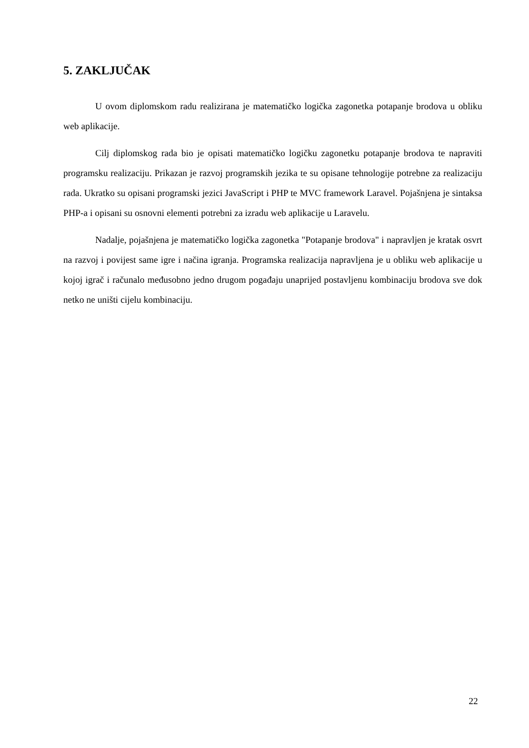5. ZAKLJUČAK
U ovom diplomskom radu realizirana je matematičko logička zagonetka potapanje brodova u obliku web aplikacije.
Cilj diplomskog rada bio je opisati matematičko logičku zagonetku potapanje brodova te napraviti programsku realizaciju. Prikazan je razvoj programskih jezika te su opisane tehnologije potrebne za realizaciju rada. Ukratko su opisani programski jezici JavaScript i PHP te MVC framework Laravel. Pojašnjena je sintaksa PHP-a i opisani su osnovni elementi potrebni za izradu web aplikacije u Laravelu.
Nadalje, pojašnjena je matematičko logička zagonetka "Potapanje brodova" i napravljen je kratak osvrt na razvoj i povijest same igre i načina igranja. Programska realizacija napravljena je u obliku web aplikacije u kojoj igrač i računalo međusobno jedno drugom pogađaju unaprijed postavljenu kombinaciju brodova sve dok netko ne uništi cijelu kombinaciju.
22